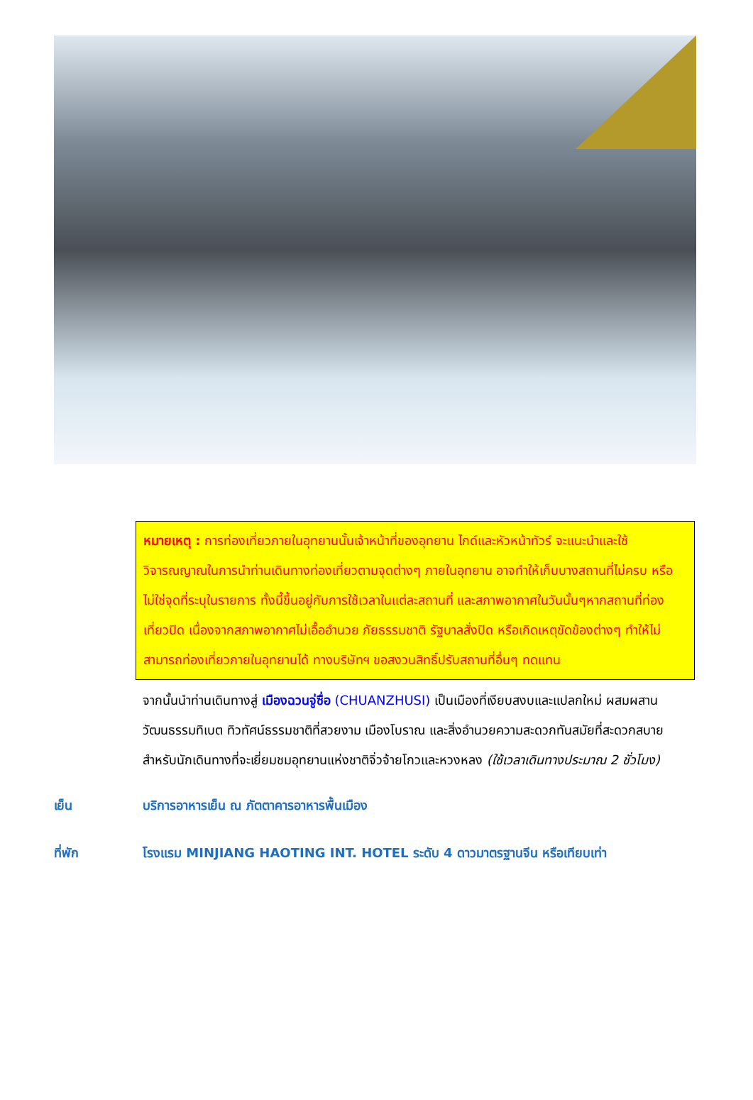หมายเหตุ : การท่องเที่ยวภายในอุทยานนั้นเจ้าหน้าที่ของอุทยาน ไกด์และหัวหน้าทัวร์ จะแนะนำและใช้วิจารณญาณในการนำท่านเดินทางท่องเที่ยวตามจุดต่างๆ ภายในอุทยาน อาจทำให้เก็บบางสถานที่ไม่ครบ หรือไม่ใช่จุดที่ระบุในรายการ ทั้งนี้ขึ้นอยู่กับการใช้เวลาในแต่ละสถานที่ และสภาพอากาศในวันนั้นๆหากสถานที่ท่องเที่ยวปิด เนื่องจากสภาพอากาศไม่เอื้ออำนวย ภัยธรรมชาติ รัฐบาลสั่งปิด หรือเกิดเหตุขัดข้องต่างๆ ทำให้ไม่สามารถท่องเที่ยวภายในอุทยานได้ ทางบริษัทฯ ขอสงวนสิทธิ์ปรับสถานที่อื่นๆ ทดแทน
จากนั้นนำท่านเดินทางสู่ เมืองฉวนจู่ซื่อ (CHUANZHUSI) เป็นเมืองที่เงียบสงบและแปลกใหม่ ผสมผสานวัฒนธรรมทิเบต ทิวทัศน์ธรรมชาติที่สวยงาม เมืองโบราณ และสิ่งอำนวยความสะดวกทันสมัยที่สะดวกสบาย สำหรับนักเดินทางที่จะเยี่ยมชมอุทยานแห่งชาติจิ่วจ้ายโกวและหวงหลง (ใช้เวลาเดินทางประมาณ 2 ชั่วโมง)
เย็น บริการอาหารเย็น ณ ภัตตาคารอาหารพื้นเมือง
ที่พัก โรงแรม MINJIANG HAOTING INT. HOTEL ระดับ 4 ดาวมาตรฐานจีน หรือเทียบเท่า